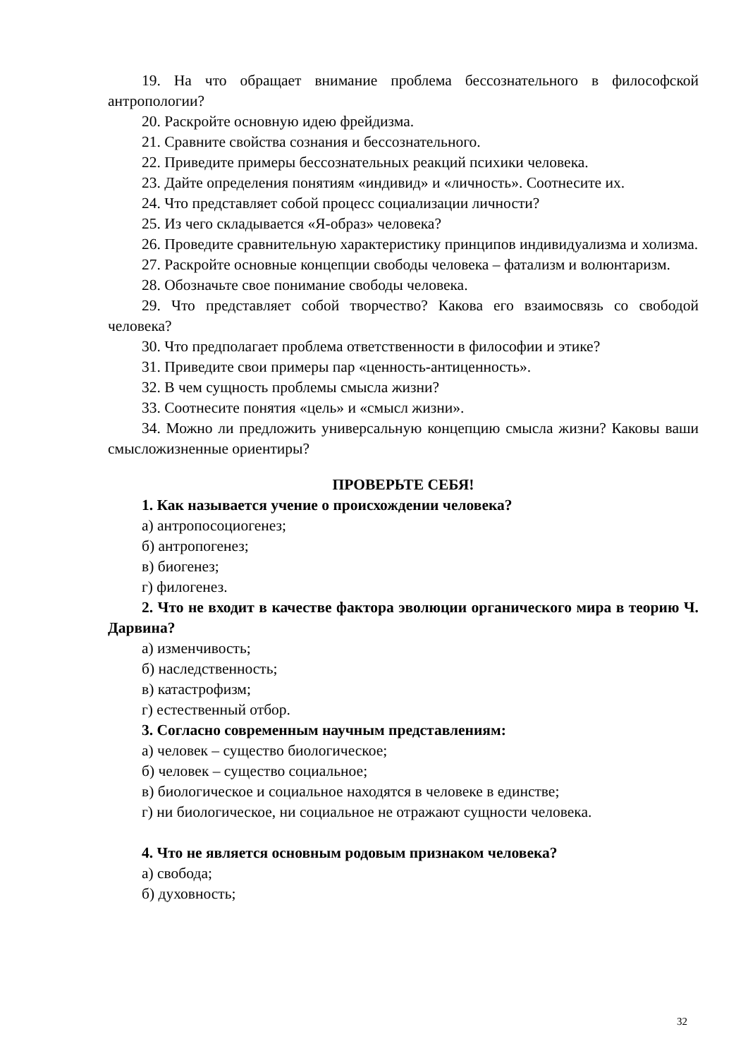19. На что обращает внимание проблема бессознательного в философской антропологии?
20. Раскройте основную идею фрейдизма.
21. Сравните свойства сознания и бессознательного.
22. Приведите примеры бессознательных реакций психики человека.
23. Дайте определения понятиям «индивид» и «личность». Соотнесите их.
24. Что представляет собой процесс социализации личности?
25. Из чего складывается «Я-образ» человека?
26. Проведите сравнительную характеристику принципов индивидуализма и холизма.
27. Раскройте основные концепции свободы человека – фатализм и волюнтаризм.
28. Обозначьте свое понимание свободы человека.
29. Что представляет собой творчество? Какова его взаимосвязь со свободой человека?
30. Что предполагает проблема ответственности в философии и этике?
31. Приведите свои примеры пар «ценность-антиценность».
32. В чем сущность проблемы смысла жизни?
33. Соотнесите понятия «цель» и «смысл жизни».
34. Можно ли предложить универсальную концепцию смысла жизни? Каковы ваши смысложизненные ориентиры?
ПРОВЕРЬТЕ СЕБЯ!
1. Как называется учение о происхождении человека?
а) антропосоциогенез;
б) антропогенез;
в) биогенез;
г) филогенез.
2. Что не входит в качестве фактора эволюции органического мира в теорию Ч. Дарвина?
а) изменчивость;
б) наследственность;
в) катастрофизм;
г) естественный отбор.
3. Согласно современным научным представлениям:
а) человек – существо биологическое;
б) человек – существо социальное;
в) биологическое и социальное находятся в человеке в единстве;
г) ни биологическое, ни социальное не отражают сущности человека.
4. Что не является основным родовым признаком человека?
а) свобода;
б) духовность;
32